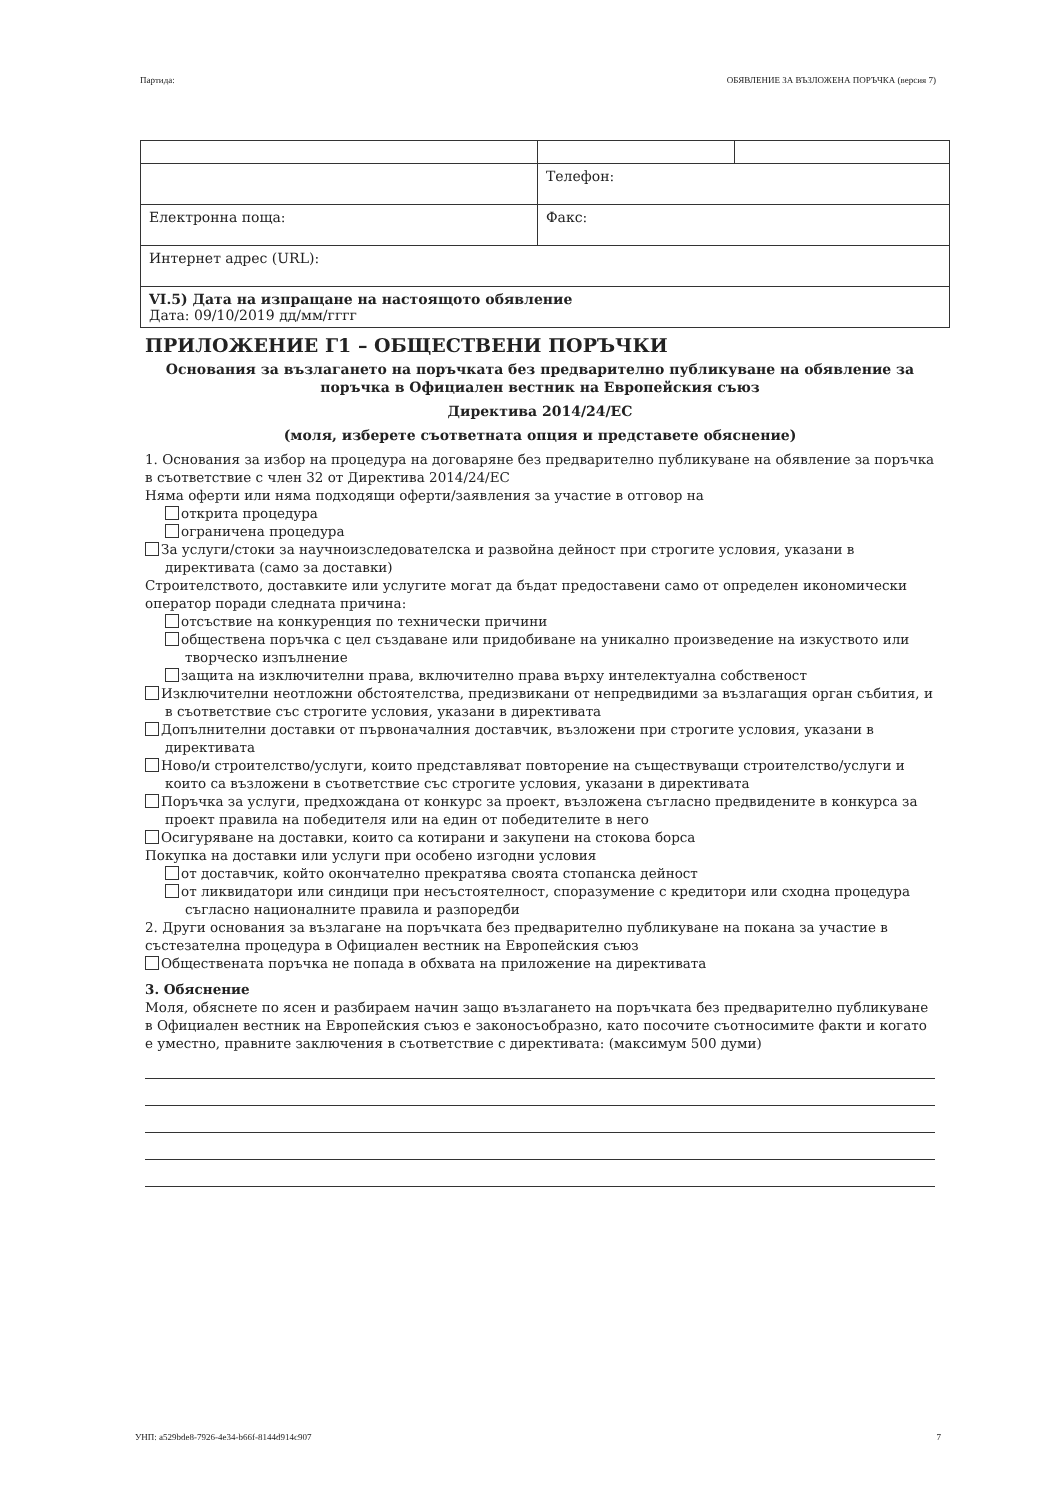Партида: ОБЯВЛЕНИЕ ЗА ВЪЗЛОЖЕНА ПОРЪЧКА (версия 7)
| | Телефон: | |
| Електронна поща: | Факс: | |
| Интернет адрес (URL): | | |
| VI.5) Дата на изпращане на настоящото обявление Дата: 09/10/2019 дд/мм/гггг | | |
ПРИЛОЖЕНИЕ Г1 – ОБЩЕСТВЕНИ ПОРЪЧКИ
Основания за възлагането на поръчката без предварително публикуване на обявление за поръчка в Официален вестник на Европейския съюз
Директива 2014/24/ЕС
(моля, изберете съответната опция и представете обяснение)
1. Основания за избор на процедура на договаряне без предварително публикуване на обявление за поръчка в съответствие с член 32 от Директива 2014/24/ЕС
Няма оферти или няма подходящи оферти/заявления за участие в отговор на
открита процедура
ограничена процедура
За услуги/стоки за научноизследователска и развойна дейност при строгите условия, указани в директивата (само за доставки)
Строителството, доставките или услугите могат да бъдат предоставени само от определен икономически оператор поради следната причина:
отсъствие на конкуренция по технически причини
обществена поръчка с цел създаване или придобиване на уникално произведение на изкуството или творческо изпълнение
защита на изключителни права, включително права върху интелектуална собственост
Изключителни неотложни обстоятелства, предизвикани от непредвидими за възлагащия орган събития, и в съответствие със строгите условия, указани в директивата
Допълнителни доставки от първоначалния доставчик, възложени при строгите условия, указани в директивата
Ново/и строителство/услуги, които представляват повторение на съществуващи строителство/услуги и които са възложени в съответствие със строгите условия, указани в директивата
Поръчка за услуги, предхождана от конкурс за проект, възложена съгласно предвидените в конкурса за проект правила на победителя или на един от победителите в него
Осигуряване на доставки, които са котирани и закупени на стокова борса
Покупка на доставки или услуги при особено изгодни условия
от доставчик, който окончателно прекратява своята стопанска дейност
от ликвидатори или синдици при несъстоятелност, споразумение с кредитори или сходна процедура съгласно националните правила и разпоредби
2. Други основания за възлагане на поръчката без предварително публикуване на покана за участие в състезателна процедура в Официален вестник на Европейския съюз
Обществената поръчка не попада в обхвата на приложение на директивата
3. Обяснение
Моля, обяснете по ясен и разбираем начин защо възлагането на поръчката без предварително публикуване в Официален вестник на Европейския съюз е законосъобразно, като посочите съотносимите факти и когато е уместно, правните заключения в съответствие с директивата: (максимум 500 думи)
УНП: a529bde8-7926-4e34-b66f-8144d914c907 7